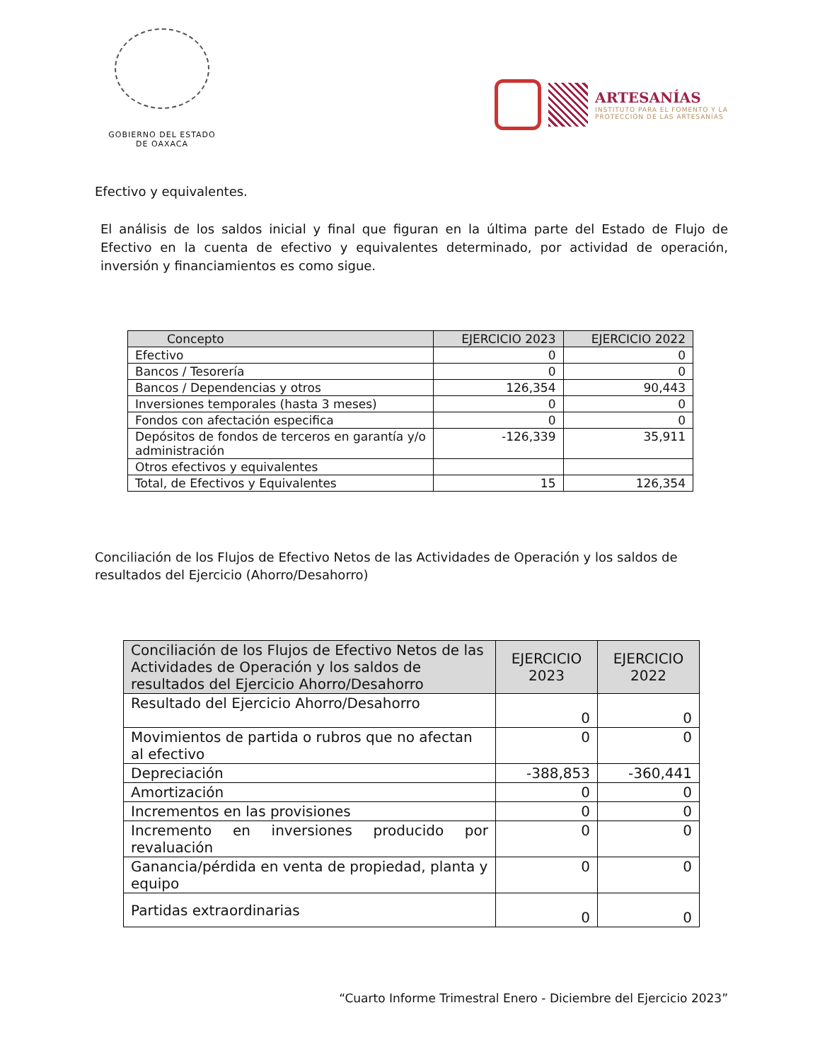GOBIERNO DEL ESTADO
DE OAXACA
ARTESANÍAS
INSTITUTO PARA EL FOMENTO Y LA
PROTECCIÓN DE LAS ARTESANÍAS
Efectivo y equivalentes.
El análisis de los saldos inicial y final que figuran en la última parte del Estado de Flujo de Efectivo en la cuenta de efectivo y equivalentes determinado, por actividad de operación, inversión y financiamientos es como sigue.
| Concepto | EJERCICIO 2023 | EJERCICIO 2022 |
| --- | --- | --- |
| Efectivo | 0 | 0 |
| Bancos / Tesorería | 0 | 0 |
| Bancos / Dependencias y otros | 126,354 | 90,443 |
| Inversiones temporales (hasta 3 meses) | 0 | 0 |
| Fondos con afectación especifica | 0 | 0 |
| Depósitos de fondos de terceros en garantía y/o administración | -126,339 | 35,911 |
| Otros efectivos y equivalentes | | |
| Total, de Efectivos y Equivalentes | 15 | 126,354 |
Conciliación de los Flujos de Efectivo Netos de las Actividades de Operación y los saldos de resultados del Ejercicio (Ahorro/Desahorro)
| Conciliación de los Flujos de Efectivo Netos de las Actividades de Operación y los saldos de resultados del Ejercicio Ahorro/Desahorro | EJERCICIO 2023 | EJERCICIO 2022 |
| --- | --- | --- |
| Resultado del Ejercicio Ahorro/Desahorro | 0 | 0 |
| Movimientos de partida o rubros que no afectan al efectivo | 0 | 0 |
| Depreciación | -388,853 | -360,441 |
| Amortización | 0 | 0 |
| Incrementos en las provisiones | 0 | 0 |
| Incremento en inversiones producido por revaluación | 0 | 0 |
| Ganancia/pérdida en venta de propiedad, planta y equipo | 0 | 0 |
| Partidas extraordinarias | 0 | 0 |
“Cuarto Informe Trimestral Enero - Diciembre del Ejercicio 2023”